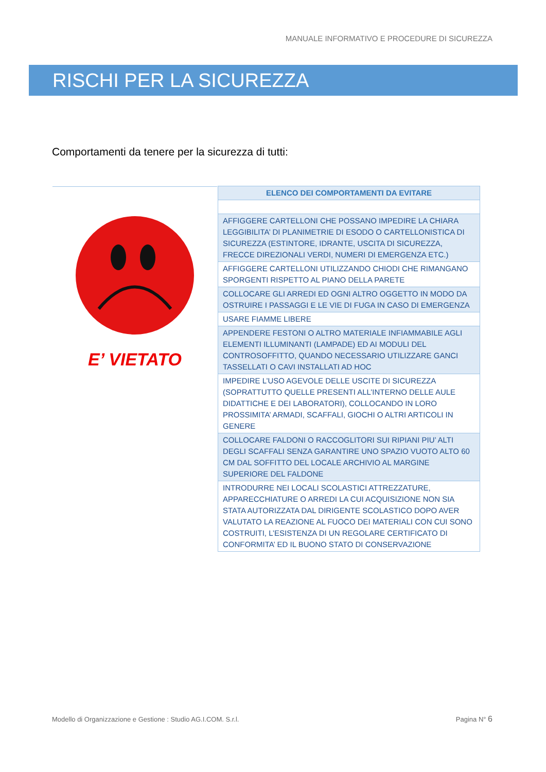MANUALE INFORMATIVO E PROCEDURE DI SICUREZZA
RISCHI PER LA SICUREZZA
Comportamenti da tenere per la sicurezza di tutti:
E’ VIETATO
| ELENCO DEI COMPORTAMENTI DA EVITARE |
| --- |
| AFFIGGERE CARTELLONI CHE POSSANO IMPEDIRE LA CHIARA LEGGIBILITA’ DI PLANIMETRIE DI ESODO O CARTELLONISTICA DI SICUREZZA (ESTINTORE, IDRANTE, USCITA DI SICUREZZA, FRECCE DIREZIONALI VERDI, NUMERI DI EMERGENZA ETC.) |
| AFFIGGERE CARTELLONI UTILIZZANDO CHIODI CHE RIMANGANO SPORGENTI RISPETTO AL PIANO DELLA PARETE |
| COLLOCARE GLI ARREDI ED OGNI ALTRO OGGETTO IN MODO DA OSTRUIRE I PASSAGGI E LE VIE DI FUGA IN CASO DI EMERGENZA |
| USARE FIAMME LIBERE |
| APPENDERE FESTONI O ALTRO MATERIALE INFIAMMABILE AGLI ELEMENTI ILLUMINANTI (LAMPADE) ED AI MODULI DEL CONTROSOFFITTO, QUANDO NECESSARIO UTILIZZARE GANCI TASSELLATI O CAVI INSTALLATI AD HOC |
| IMPEDIRE L’USO AGEVOLE DELLE USCITE DI SICUREZZA (SOPRATTUTTO QUELLE PRESENTI ALL’INTERNO DELLE AULE DIDATTICHE E DEI LABORATORI), COLLOCANDO IN LORO PROSSIMITA’ ARMADI, SCAFFALI, GIOCHI O ALTRI ARTICOLI IN GENERE |
| COLLOCARE FALDONI O RACCOGLITORI SUI RIPIANI PIU’ ALTI DEGLI SCAFFALI SENZA GARANTIRE UNO SPAZIO VUOTO ALTO 60 CM DAL SOFFITTO DEL LOCALE ARCHIVIO AL MARGINE SUPERIORE DEL FALDONE |
| INTRODURRE NEI LOCALI SCOLASTICI ATTREZZATURE, APPARECCHIATURE O ARREDI LA CUI ACQUISIZIONE NON SIA STATA AUTORIZZATA DAL DIRIGENTE SCOLASTICO DOPO AVER VALUTATO LA REAZIONE AL FUOCO DEI MATERIALI CON CUI SONO COSTRUITI, L’ESISTENZA DI UN REGOLARE CERTIFICATO DI CONFORMITA’ ED IL BUONO STATO DI CONSERVAZIONE |
Modello di Organizzazione e Gestione : Studio AG.I.COM. S.r.l.
Pagina N° 6